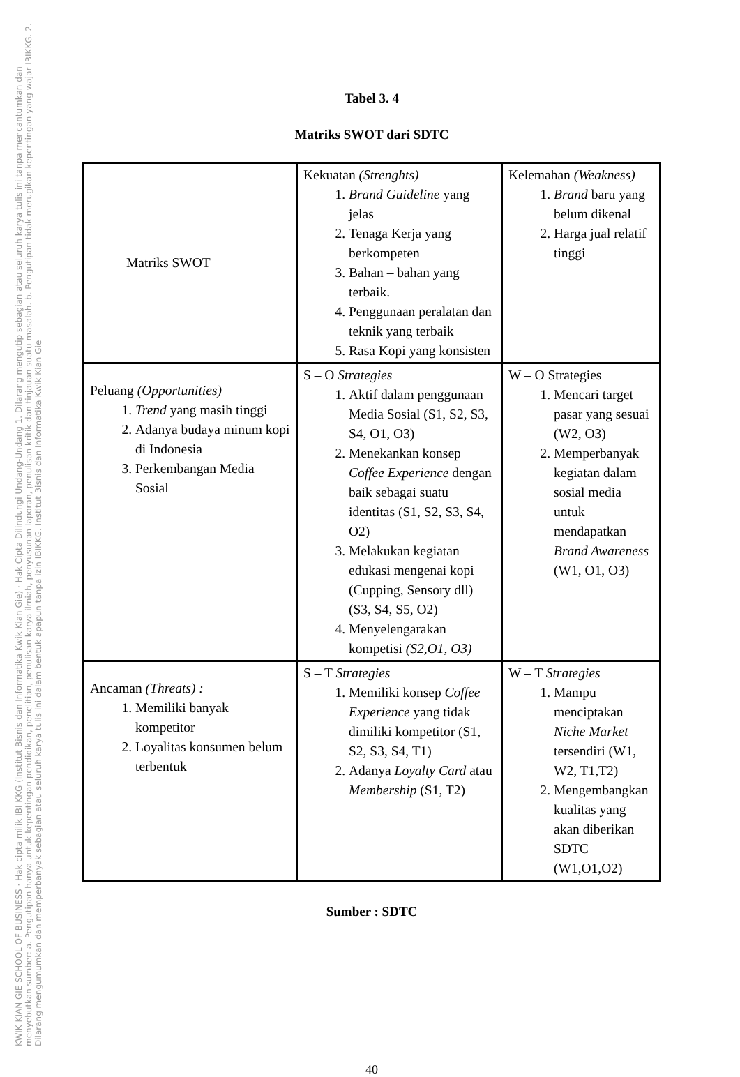KWIK KIAN GIE SCHOOL OF BUSINESS · Hak cipta milik IBI KKG (Institut Bisnis dan Informatika Kwik Kian Gie) · Hak Cipta Dilindungi Undang-Undang 1. Dilarang mengutip sebagian atau seluruh karya tulis ini tanpa mencantumkan dan menyebutkan sumber: a. Pengutipan hanya untuk kepentingan pendidikan, penelitian, penulisan karya ilmiah, penyusunan laporan, penulisan kritik dan tinjauan suatu masalah. b. Pengutipan tidak merugikan kepentingan yang wajar IBIKKG. 2. Dilarang mengumumkan dan memperbanyak sebagian atau seluruh karya tulis ini dalam bentuk apapun tanpa izin IBIKKG. Institut Bisnis dan Informatika Kwik Kian Gie
Tabel 3. 4
Matriks SWOT dari SDTC
| Matriks SWOT | Kekuatan (Strenghts) 1. Brand Guideline yang jelas 2. Tenaga Kerja yang berkompeten 3. Bahan – bahan yang terbaik. 4. Penggunaan peralatan dan teknik yang terbaik 5. Rasa Kopi yang konsisten | Kelemahan (Weakness) 1. Brand baru yang belum dikenal 2. Harga jual relatif tinggi |
| Peluang (Opportunities) 1. Trend yang masih tinggi 2. Adanya budaya minum kopi di Indonesia 3. Perkembangan Media Sosial | S – O Strategies 1. Aktif dalam penggunaan Media Sosial (S1, S2, S3, S4, O1, O3) 2. Menekankan konsep Coffee Experience dengan baik sebagai suatu identitas (S1, S2, S3, S4, O2) 3. Melakukan kegiatan edukasi mengenai kopi (Cupping, Sensory dll) (S3, S4, S5, O2) 4. Menyelengarakan kompetisi (S2,O1, O3) | W – O Strategies 1. Mencari target pasar yang sesuai (W2, O3) 2. Memperbanyak kegiatan dalam sosial media untuk mendapatkan Brand Awareness (W1, O1, O3) |
| Ancaman (Threats) : 1. Memiliki banyak kompetitor 2. Loyalitas konsumen belum terbentuk | S – T Strategies 1. Memiliki konsep Coffee Experience yang tidak dimiliki kompetitor (S1, S2, S3, S4, T1) 2. Adanya Loyalty Card atau Membership (S1, T2) | W – T Strategies 1. Mampu menciptakan Niche Market tersendiri (W1, W2, T1,T2) 2. Mengembangkan kualitas yang akan diberikan SDTC (W1,O1,O2) |
Sumber : SDTC
40